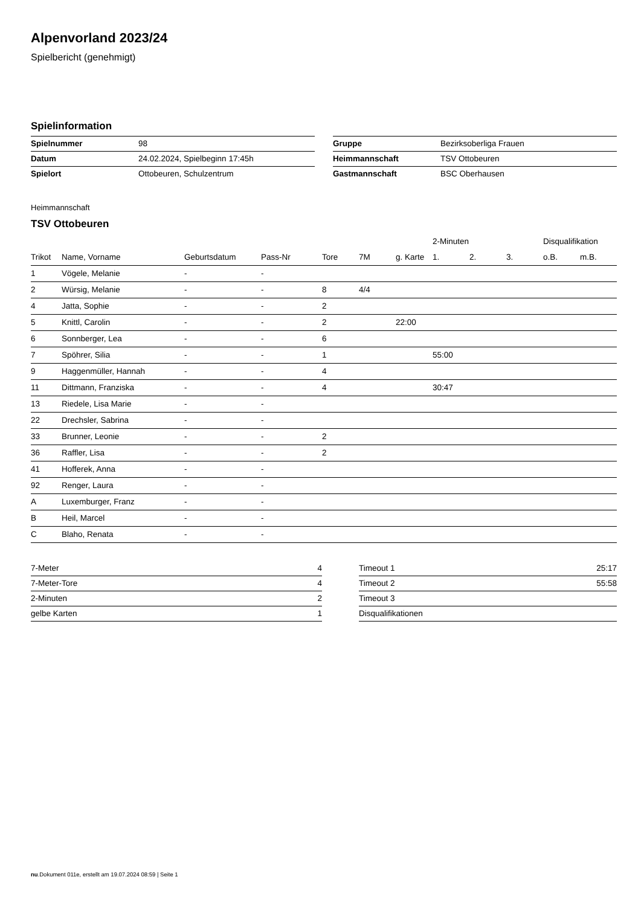Alpenvorland 2023/24
Spielbericht (genehmigt)
Spielinformation
| Spielnummer | 98 |
| Datum | 24.02.2024, Spielbeginn 17:45h |
| Spielort | Ottobeuren, Schulzentrum |
| Gruppe | Bezirksoberliga Frauen |
| Heimmannschaft | TSV Ottobeuren |
| Gastmannschaft | BSC Oberhausen |
Heimmannschaft
TSV Ottobeuren
| | | | | | | | 2-Minuten | | | Disqualifikation | |
| --- | --- | --- | --- | --- | --- | --- | --- | --- | --- | --- | --- |
| Trikot | Name, Vorname | Geburtsdatum | Pass-Nr | Tore | 7M | g. Karte | 1. | 2. | 3. | o.B. | m.B. |
| 1 | Vögele, Melanie | - | - | | | | | | | | |
| 2 | Würsig, Melanie | - | - | 8 | 4/4 | | | | | | |
| 4 | Jatta, Sophie | - | - | 2 | | | | | | | |
| 5 | Knittl, Carolin | - | - | 2 | | 22:00 | | | | | |
| 6 | Sonnberger, Lea | - | - | 6 | | | | | | | |
| 7 | Spöhrer, Silia | - | - | 1 | | | 55:00 | | | | |
| 9 | Haggenmüller, Hannah | - | - | 4 | | | | | | | |
| 11 | Dittmann, Franziska | - | - | 4 | | | 30:47 | | | | |
| 13 | Riedele, Lisa Marie | - | - | | | | | | | | |
| 22 | Drechsler, Sabrina | - | - | | | | | | | | |
| 33 | Brunner, Leonie | - | - | 2 | | | | | | | |
| 36 | Raffler, Lisa | - | - | 2 | | | | | | | |
| 41 | Hofferek, Anna | - | - | | | | | | | | |
| 92 | Renger, Laura | - | - | | | | | | | | |
| A | Luxemburger, Franz | - | - | | | | | | | | |
| B | Heil, Marcel | - | - | | | | | | | | |
| C | Blaho, Renata | - | - | | | | | | | | |
| 7-Meter | 4 |
| 7-Meter-Tore | 4 |
| 2-Minuten | 2 |
| gelbe Karten | 1 |
| Timeout 1 | 25:17 |
| Timeout 2 | 55:58 |
| Timeout 3 | |
| Disqualifikationen | |
nu.Dokument 011e, erstellt am 19.07.2024 08:59 | Seite 1